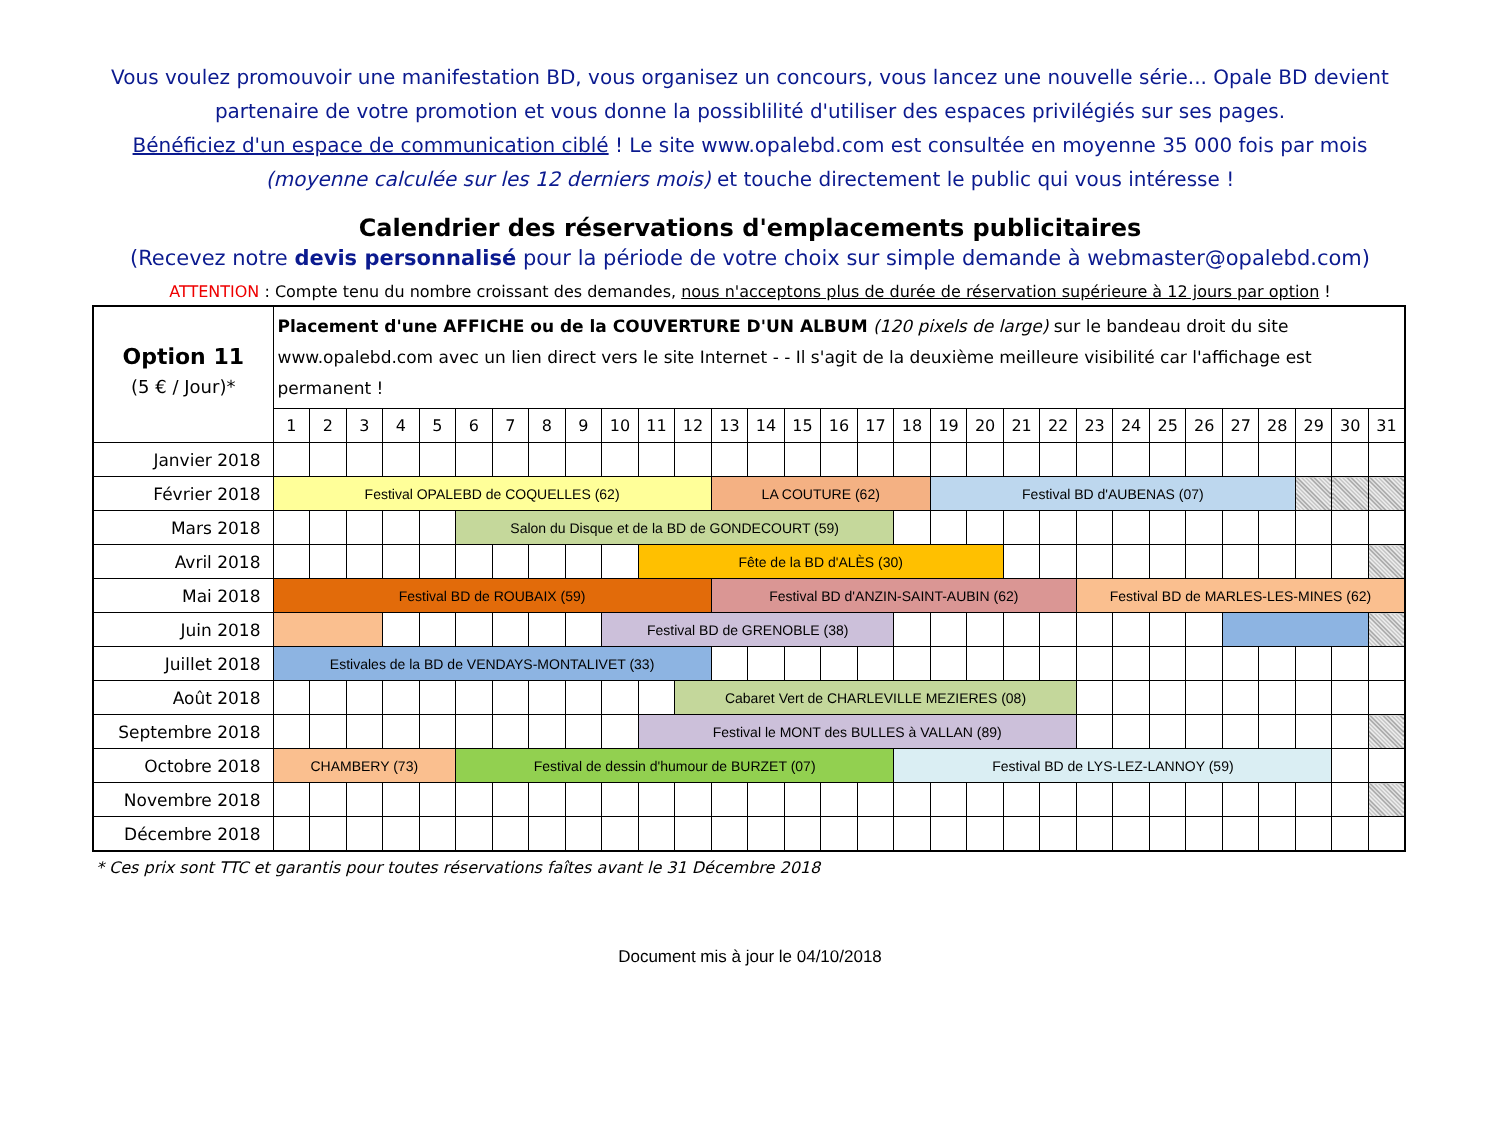Vous voulez promouvoir une manifestation BD, vous organisez un concours, vous lancez une nouvelle série... Opale BD devient partenaire de votre promotion et vous donne la possiblilité d'utiliser des espaces privilégiés sur ses pages.
Bénéficiez d'un espace de communication ciblé ! Le site www.opalebd.com est consultée en moyenne 35 000 fois par mois (moyenne calculée sur les 12 derniers mois) et touche directement le public qui vous intéresse !
Calendrier des réservations d'emplacements publicitaires
(Recevez notre devis personnalisé pour la période de votre choix sur simple demande à webmaster@opalebd.com)
ATTENTION : Compte tenu du nombre croissant des demandes, nous n'acceptons plus de durée de réservation supérieure à 12 jours par option !
| Option 11 (5 € / Jour)* | Placement d'une AFFICHE ou de la COUVERTURE D'UN ALBUM (120 pixels de large) sur le bandeau droit du site www.opalebd.com avec un lien direct vers le site Internet - - Il s'agit de la deuxième meilleure visibilité car l'affichage est permanent ! | | | | | | | | | | | | | | | | | | | | | | | | | | | | | | |
| | 1 | 2 | 3 | 4 | 5 | 6 | 7 | 8 | 9 | 10 | 11 | 12 | 13 | 14 | 15 | 16 | 17 | 18 | 19 | 20 | 21 | 22 | 23 | 24 | 25 | 26 | 27 | 28 | 29 | 30 | 31 |
| Janvier 2018 | | | | | | | | | | | | | | | | | | | | | | | | | | | | | | | |
| Février 2018 | Festival OPALEBD de COQUELLES (62) | | | | | | | | | | | | LA COUTURE (62) | | | | | | Festival BD d'AUBENAS (07) | | | | | | | | | | | | |
| Mars 2018 | | | | | | Salon du Disque et de la BD de GONDECOURT (59) | | | | | | | | | | | | | | | | | | | | | | | | | |
| Avril 2018 | | | | | | | | | | | Fête de la BD d'ALÈS (30) | | | | | | | | | | | | | | | | | | | | |
| Mai 2018 | Festival BD de ROUBAIX (59) | | | | | | | | | | | | Festival BD d'ANZIN-SAINT-AUBIN (62) | | | | | | | | | | Festival BD de MARLES-LES-MINES (62) | | | | | | | | |
| Juin 2018 | | | | | | | | | | Festival BD de GRENOBLE (38) | | | | | | | | | | | | | | | | | | | | | |
| Juillet 2018 | Estivales de la BD de VENDAYS-MONTALIVET (33) | | | | | | | | | | | | | | | | | | | | | | | | | | | | | | |
| Août 2018 | | | | | | | | | | | | Cabaret Vert de CHARLEVILLE MEZIERES (08) | | | | | | | | | | | | | | | | | | | |
| Septembre 2018 | | | | | | | | | | | Festival le MONT des BULLES à VALLAN (89) | | | | | | | | | | | | | | | | | | | | |
| Octobre 2018 | CHAMBERY (73) | | | | | Festival de dessin d'humour de BURZET (07) | | | | | | | | | | | | Festival BD de LYS-LEZ-LANNOY (59) | | | | | | | | | | | | | |
| Novembre 2018 | | | | | | | | | | | | | | | | | | | | | | | | | | | | | | | |
| Décembre 2018 | | | | | | | | | | | | | | | | | | | | | | | | | | | | | | | |
* Ces prix sont TTC et garantis pour toutes réservations faîtes avant le 31 Décembre 2018
Document mis à jour le 04/10/2018